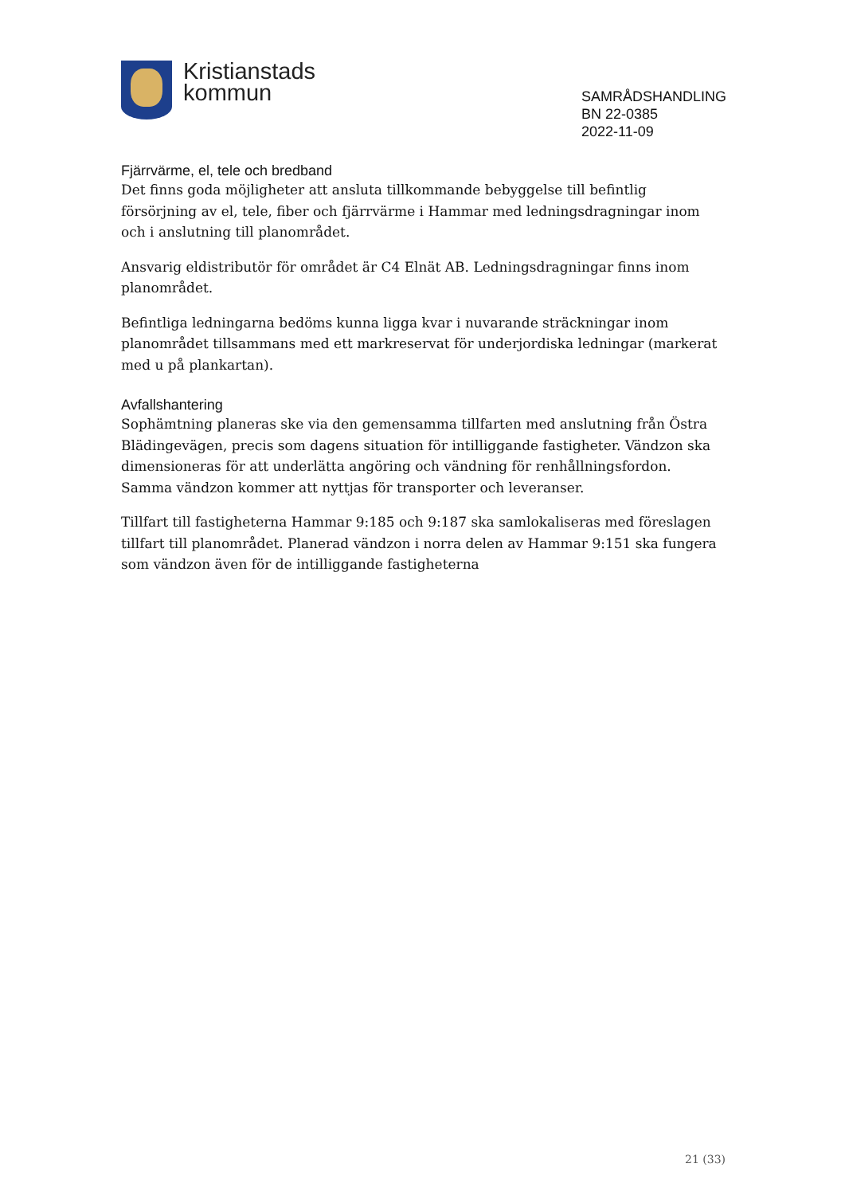Kristianstads
kommun
SAMRÅDSHANDLING
BN 22-0385
2022-11-09
Fjärrvärme, el, tele och bredband
Det finns goda möjligheter att ansluta tillkommande bebyggelse till befintlig försörjning av el, tele, fiber och fjärrvärme i Hammar med ledningsdragningar inom och i anslutning till planområdet.
Ansvarig eldistributör för området är C4 Elnät AB. Ledningsdragningar finns inom planområdet.
Befintliga ledningarna bedöms kunna ligga kvar i nuvarande sträckningar inom planområdet tillsammans med ett markreservat för underjordiska ledningar (markerat med u på plankartan).
Avfallshantering
Sophämtning planeras ske via den gemensamma tillfarten med anslutning från Östra Blädingevägen, precis som dagens situation för intilliggande fastigheter. Vändzon ska dimensioneras för att underlätta angöring och vändning för renhållningsfordon. Samma vändzon kommer att nyttjas för transporter och leveranser.
Tillfart till fastigheterna Hammar 9:185 och 9:187 ska samlokaliseras med föreslagen tillfart till planområdet. Planerad vändzon i norra delen av Hammar 9:151 ska fungera som vändzon även för de intilliggande fastigheterna
21 (33)